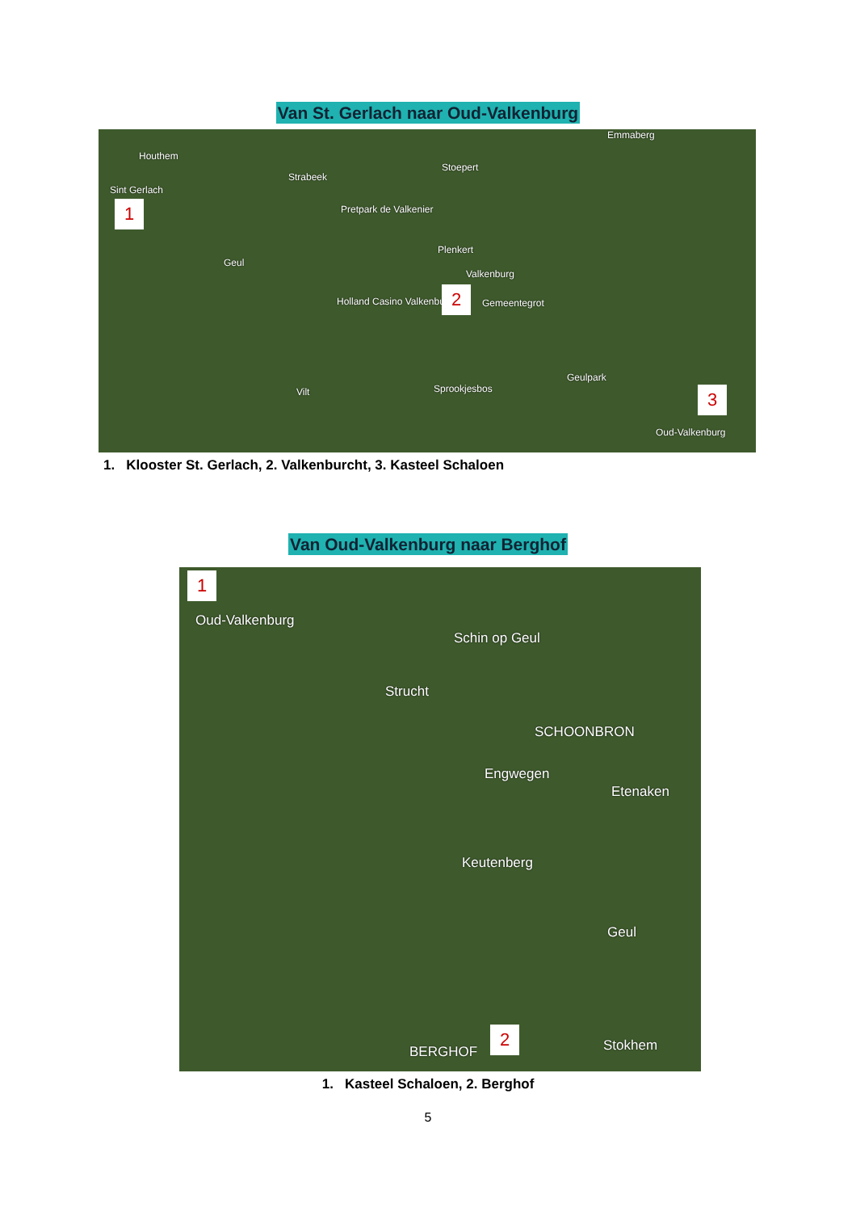Van St. Gerlach naar Oud-Valkenburg
Houthem
Sint Gerlach
1
Strabeek
Stoepert
Pretpark de Valkenier
Plenkert
Valkenburg
Holland Casino Valkenburg 2 Gemeentegrot
Geulpark
Sprookjesbos Vilt
Geul
Emmaberg
3
Oud-Valkenburg
1. Klooster St. Gerlach, 2. Valkenburcht, 3. Kasteel Schaloen
Van Oud-Valkenburg naar Berghof
1
Oud-Valkenburg
Schin op Geul
Strucht
SCHOONBRON
Engwegen
Etenaken
Keutenberg
Geul
BERGHOF
2 Stokhem
1. Kasteel Schaloen, 2. Berghof
5